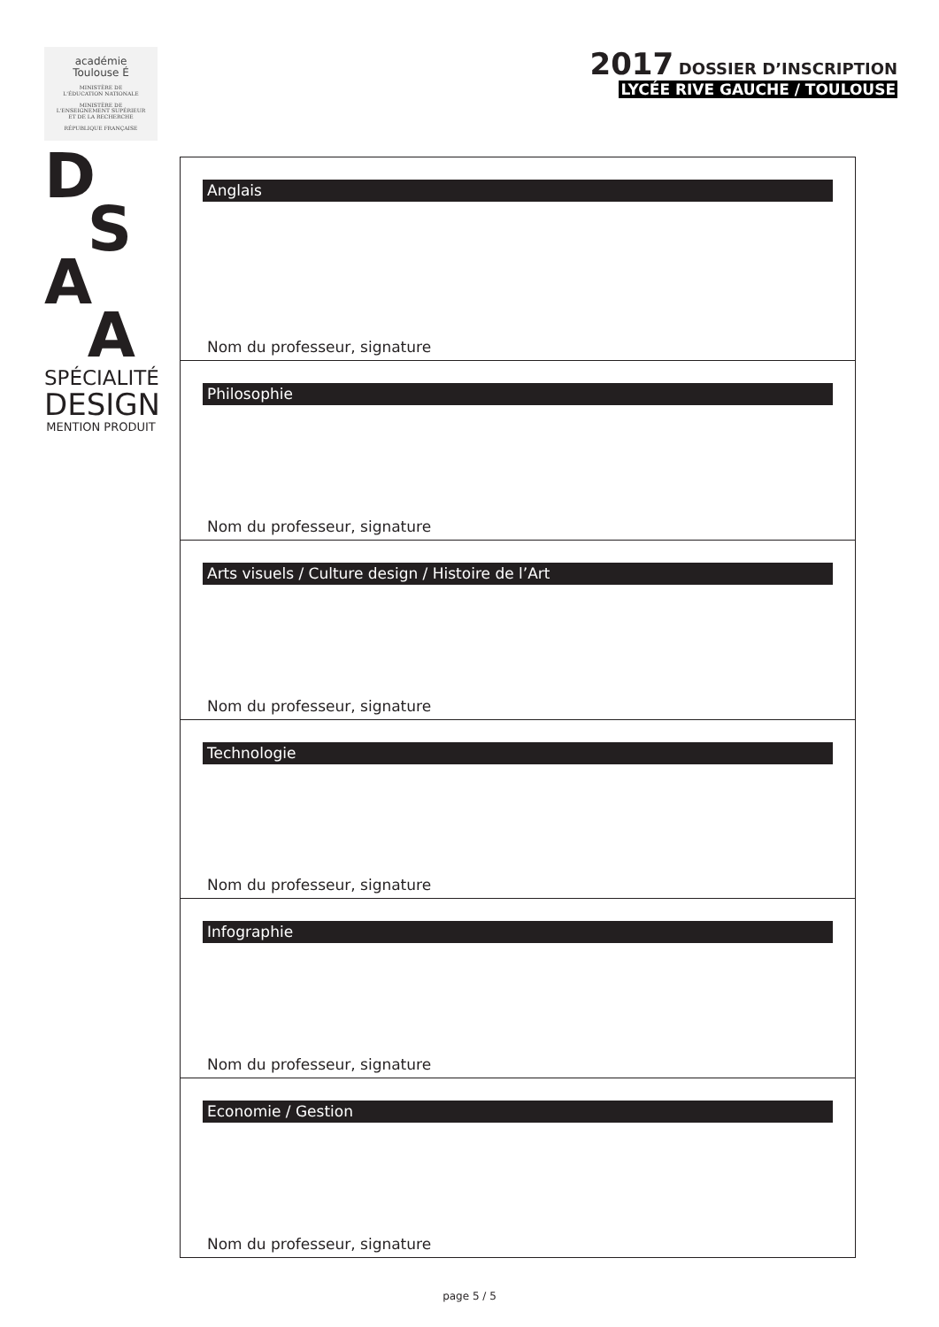académie
Toulouse É
MINISTÈRE DE
L'ÉDUCATION NATIONALE
MINISTÈRE DE
L'ENSEIGNEMENT SUPÉRIEUR
ET DE LA RECHERCHE
RÉPUBLIQUE FRANÇAISE
D
S
A
A
SPÉCIALITÉ
DESIGN
MENTION PRODUIT
2017 DOSSIER D’INSCRIPTION
LYCÉE RIVE GAUCHE / TOULOUSE
Anglais
Nom du professeur, signature
Philosophie
Nom du professeur, signature
Arts visuels / Culture design / Histoire de l’Art
Nom du professeur, signature
Technologie
Nom du professeur, signature
Infographie
Nom du professeur, signature
Economie / Gestion
Nom du professeur, signature
page 5 / 5